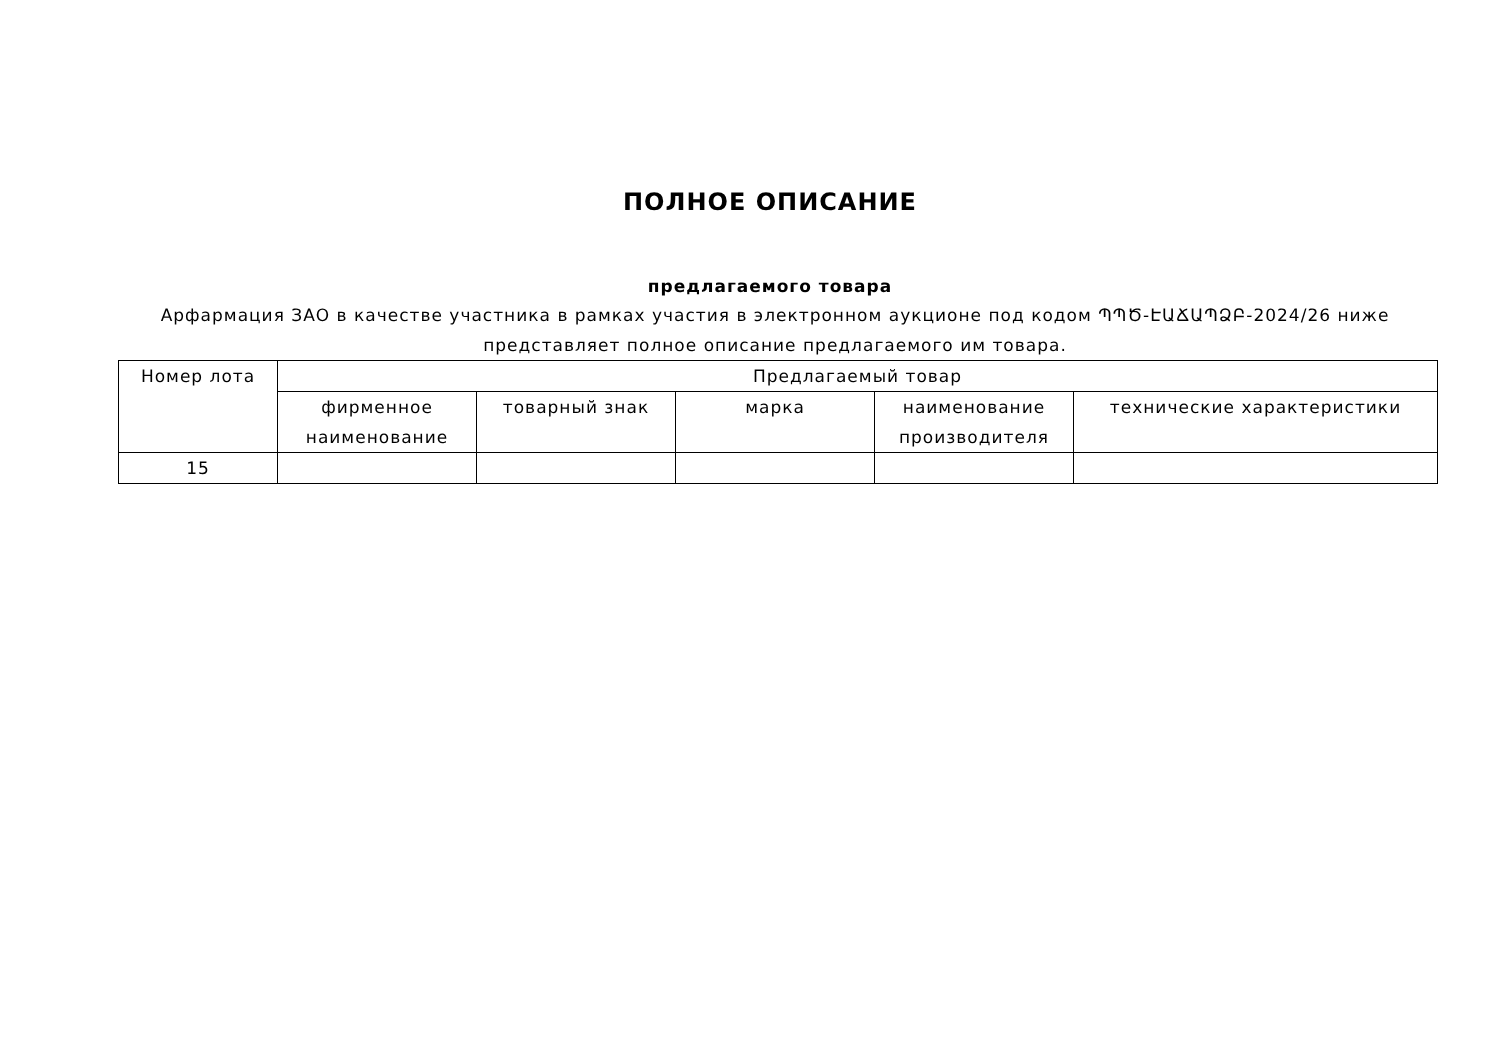ПОЛНОЕ ОПИСАНИЕ
предлагаемого товара
Арфармация ЗАО в качестве участника в рамках участия в электронном аукционе под кодом ՊՊԾ-ԷԱՃԱՊՁԲ-2024/26 ниже представляет полное описание предлагаемого им товара.
| Номер лота | Предлагаемый товар | | | | |
| --- | --- | --- | --- | --- | --- |
| | фирменное наименование | товарный знак | марка | наименование производителя | технические характеристики |
| 15 | | | | | |